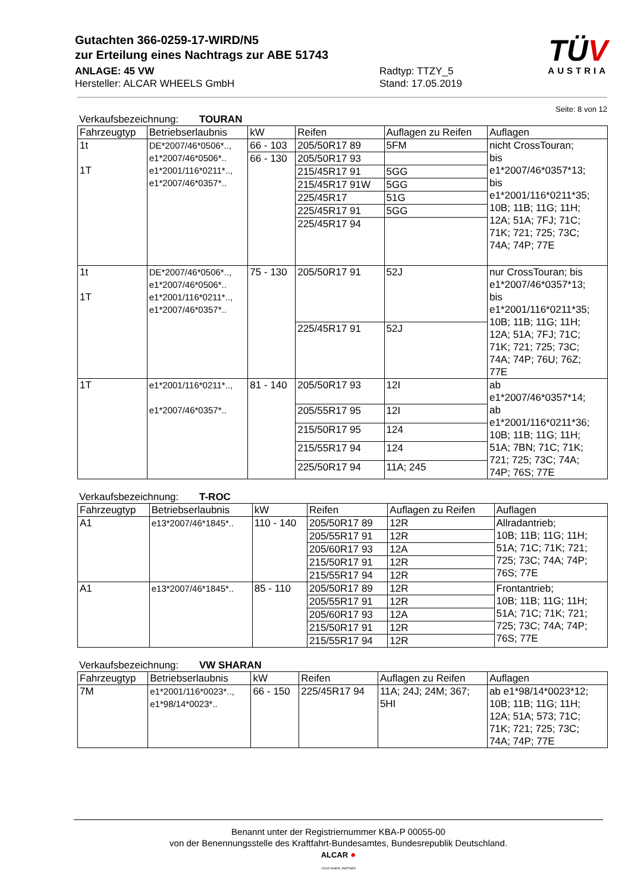TÜV
AUSTRIA
Gutachten 366-0259-17-WIRD/N5
zur Erteilung eines Nachtrags zur ABE 51743
ANLAGE: 45 VW
Hersteller: ALCAR WHEELS GmbH
Radtyp: TTZY_5
Stand: 17.05.2019
Seite: 8 von 12
Verkaufsbezeichnung: TOURAN
| Fahrzeugtyp | Betriebserlaubnis | kW | Reifen | Auflagen zu Reifen | Auflagen |
| --- | --- | --- | --- | --- | --- |
| 1t 1T | DE*2007/46*0506*.., e1*2007/46*0506*.. e1*2001/116*0211*.., e1*2007/46*0357*.. | 66 - 103 | 205/50R17 89 | 5FM | nicht CrossTouran; bis e1*2007/46*0357*13; bis e1*2001/116*0211*35; 10B; 11B; 11G; 11H; 12A; 51A; 7FJ; 71C; 71K; 721; 725; 73C; 74A; 74P; 77E |
| | | 66 - 130 | 205/50R17 93 | | |
| | | | 215/45R17 91 | 5GG | |
| | | | 215/45R17 91W | 5GG | |
| | | | 225/45R17 | 51G | |
| | | | 225/45R17 91 | 5GG | |
| | | | 225/45R17 94 | | |
| 1t 1T | DE*2007/46*0506*.., e1*2007/46*0506*.. e1*2001/116*0211*.., e1*2007/46*0357*.. | 75 - 130 | 205/50R17 91 | 52J | nur CrossTouran; bis e1*2007/46*0357*13; bis e1*2001/116*0211*35; 10B; 11B; 11G; 11H; 12A; 51A; 7FJ; 71C; 71K; 721; 725; 73C; 74A; 74P; 76U; 76Z; 77E |
| | | | 225/45R17 91 | 52J | |
| 1T | e1*2001/116*0211*.., e1*2007/46*0357*.. | 81 - 140 | 205/50R17 93 | 12I | ab e1*2007/46*0357*14; ab e1*2001/116*0211*36; 10B; 11B; 11G; 11H; 51A; 7BN; 71C; 71K; 721; 725; 73C; 74A; 74P; 76S; 77E |
| | | | 205/55R17 95 | 12I | |
| | | | 215/50R17 95 | 124 | |
| | | | 215/55R17 94 | 124 | |
| | | | 225/50R17 94 | 11A; 245 | |
Verkaufsbezeichnung: T-ROC
| Fahrzeugtyp | Betriebserlaubnis | kW | Reifen | Auflagen zu Reifen | Auflagen |
| --- | --- | --- | --- | --- | --- |
| A1 | e13*2007/46*1845*.. | 110 - 140 | 205/50R17 89 | 12R | Allradantrieb; 10B; 11B; 11G; 11H; 51A; 71C; 71K; 721; 725; 73C; 74A; 74P; 76S; 77E |
| | | | 205/55R17 91 | 12R | |
| | | | 205/60R17 93 | 12A | |
| | | | 215/50R17 91 | 12R | |
| | | | 215/55R17 94 | 12R | |
| A1 | e13*2007/46*1845*.. | 85 - 110 | 205/50R17 89 | 12R | Frontantrieb; 10B; 11B; 11G; 11H; 51A; 71C; 71K; 721; 725; 73C; 74A; 74P; 76S; 77E |
| | | | 205/55R17 91 | 12R | |
| | | | 205/60R17 93 | 12A | |
| | | | 215/50R17 91 | 12R | |
| | | | 215/55R17 94 | 12R | |
Verkaufsbezeichnung: VW SHARAN
| Fahrzeugtyp | Betriebserlaubnis | kW | Reifen | Auflagen zu Reifen | Auflagen |
| --- | --- | --- | --- | --- | --- |
| 7M | e1*2001/116*0023*.., e1*98/14*0023*.. | 66 - 150 | 225/45R17 94 | 11A; 24J; 24M; 367; 5HI | ab e1*98/14*0023*12; 10B; 11B; 11G; 11H; 12A; 51A; 573; 71C; 71K; 721; 725; 73C; 74A; 74P; 77E |
Benannt unter der Registriernummer KBA-P 00055-00
von der Benennungsstelle des Kraftfahrt-Bundesamtes, Bundesrepublik Deutschland.
ALCAR ●
YOUR WHEEL PARTNER